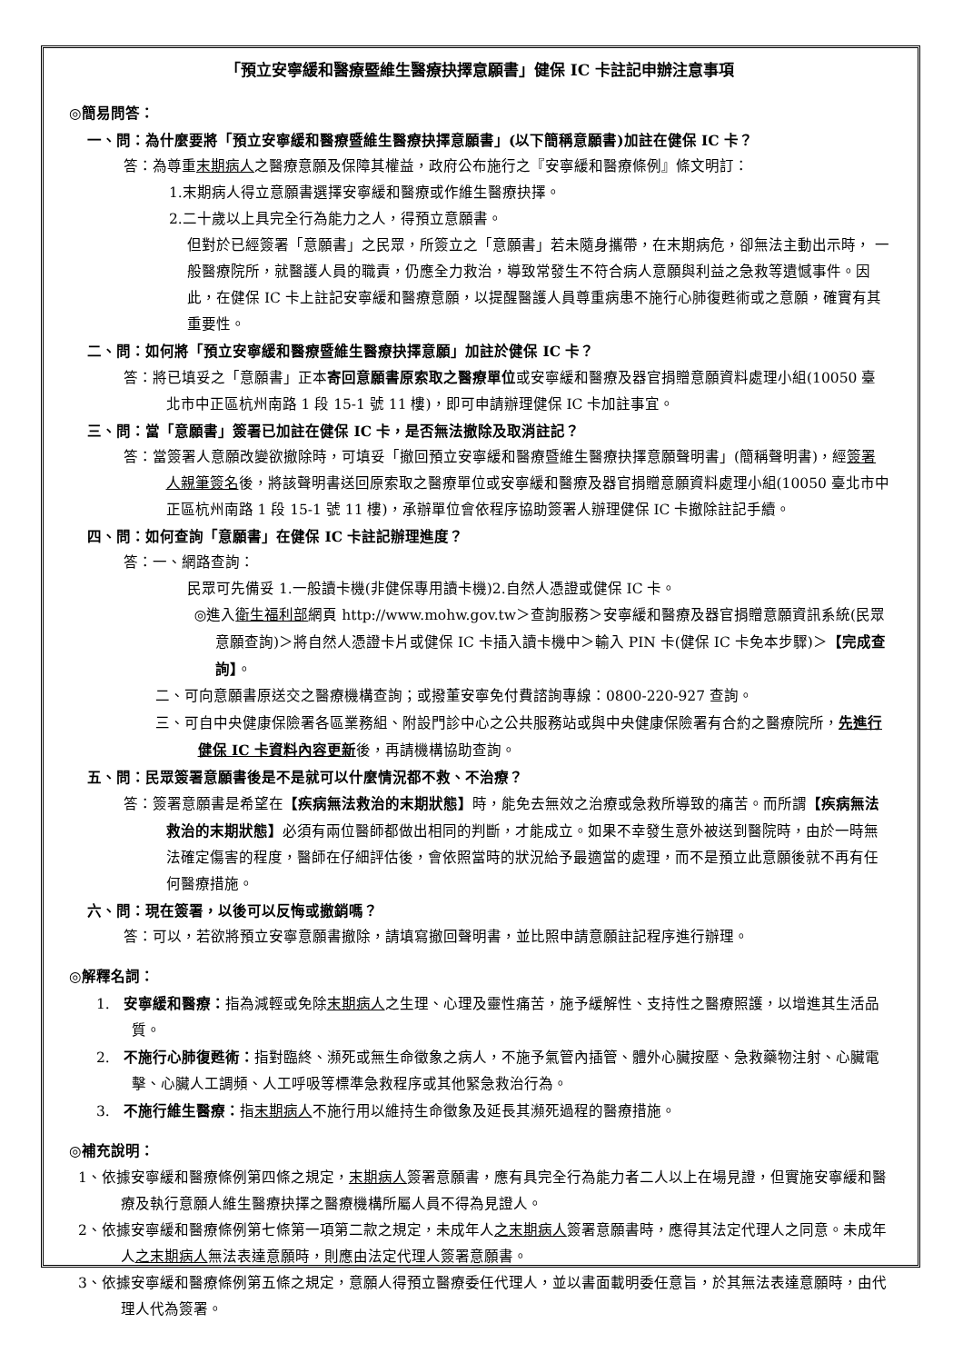「預立安寧緩和醫療暨維生醫療抉擇意願書」健保 IC 卡註記申辦注意事項
◎簡易問答：
一、問：為什麼要將「預立安寧緩和醫療暨維生醫療抉擇意願書」(以下簡稱意願書)加註在健保 IC 卡？
答：為尊重末期病人之醫療意願及保障其權益，政府公布施行之『安寧緩和醫療條例』條文明訂：
1.末期病人得立意願書選擇安寧緩和醫療或作維生醫療抉擇。
2.二十歲以上具完全行為能力之人，得預立意願書。
但對於已經簽署「意願書」之民眾，所簽立之「意願書」若未隨身攜帶，在末期病危，卻無法主動出示時， 一般醫療院所，就醫護人員的職責，仍應全力救治，導致常發生不符合病人意願與利益之急救等遺憾事件。因此，在健保 IC 卡上註記安寧緩和醫療意願，以提醒醫護人員尊重病患不施行心肺復甦術或之意願，確實有其重要性。
二、問：如何將「預立安寧緩和醫療暨維生醫療抉擇意願」加註於健保 IC 卡？
答：將已填妥之「意願書」正本寄回意願書原索取之醫療單位或安寧緩和醫療及器官捐贈意願資料處理小組(10050 臺北市中正區杭州南路 1 段 15-1 號 11 樓)，即可申請辦理健保 IC 卡加註事宜。
三、問：當「意願書」簽署已加註在健保 IC 卡，是否無法撤除及取消註記？
答：當簽署人意願改變欲撤除時，可填妥「撤回預立安寧緩和醫療暨維生醫療抉擇意願聲明書」(簡稱聲明書)，經簽署人親筆簽名後，將該聲明書送回原索取之醫療單位或安寧緩和醫療及器官捐贈意願資料處理小組(10050 臺北市中正區杭州南路 1 段 15-1 號 11 樓)，承辦單位會依程序協助簽署人辦理健保 IC 卡撤除註記手續。
四、問：如何查詢「意願書」在健保 IC 卡註記辦理進度？
答：一、網路查詢：
民眾可先備妥 1.一般讀卡機(非健保專用讀卡機)2.自然人憑證或健保 IC 卡。
◎進入衛生福利部網頁 http://www.mohw.gov.tw＞查詢服務＞安寧緩和醫療及器官捐贈意願資訊系統(民眾意願查詢)＞將自然人憑證卡片或健保 IC 卡插入讀卡機中＞輸入 PIN 卡(健保 IC 卡免本步驟)＞【完成查詢】。
二、可向意願書原送交之醫療機構查詢；或撥董安寧免付費諮詢專線：0800-220-927 查詢。
三、可自中央健康保險署各區業務組、附設門診中心之公共服務站或與中央健康保險署有合約之醫療院所，先進行健保 IC 卡資料內容更新後，再請機構協助查詢。
五、問：民眾簽署意願書後是不是就可以什麼情況都不救、不治療？
答：簽署意願書是希望在【疾病無法救治的末期狀態】時，能免去無效之治療或急救所導致的痛苦。而所謂【疾病無法救治的末期狀態】必須有兩位醫師都做出相同的判斷，才能成立。如果不幸發生意外被送到醫院時，由於一時無法確定傷害的程度，醫師在仔細評估後，會依照當時的狀況給予最適當的處理，而不是預立此意願後就不再有任何醫療措施。
六、問：現在簽署，以後可以反悔或撤銷嗎？
答：可以，若欲將預立安寧意願書撤除，請填寫撤回聲明書，並比照申請意願註記程序進行辦理。
◎解釋名詞：
1. 安寧緩和醫療：指為減輕或免除末期病人之生理、心理及靈性痛苦，施予緩解性、支持性之醫療照護，以增進其生活品質。
2. 不施行心肺復甦術：指對臨終、瀕死或無生命徵象之病人，不施予氣管內插管、體外心臟按壓、急救藥物注射、心臟電擊、心臟人工調頻、人工呼吸等標準急救程序或其他緊急救治行為。
3. 不施行維生醫療：指末期病人不施行用以維持生命徵象及延長其瀕死過程的醫療措施。
◎補充說明：
1、依據安寧緩和醫療條例第四條之規定，末期病人簽署意願書，應有具完全行為能力者二人以上在場見證，但實施安寧緩和醫療及執行意願人維生醫療抉擇之醫療機構所屬人員不得為見證人。
2、依據安寧緩和醫療條例第七條第一項第二款之規定，未成年人之末期病人簽署意願書時，應得其法定代理人之同意。未成年人之末期病人無法表達意願時，則應由法定代理人簽署意願書。
3、依據安寧緩和醫療條例第五條之規定，意願人得預立醫療委任代理人，並以書面載明委任意旨，於其無法表達意願時，由代理人代為簽署。